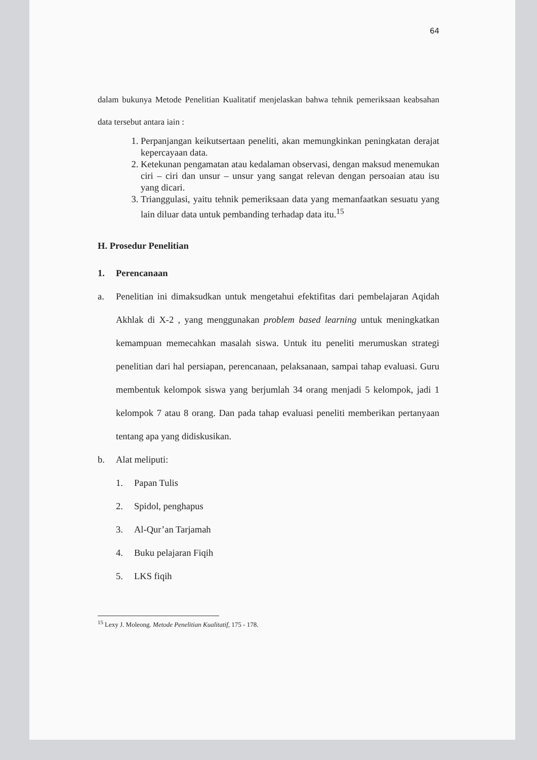64
dalam bukunya Metode Penelitian Kualitatif menjelaskan bahwa tehnik pemeriksaan keabsahan data tersebut antara iain :
1. Perpanjangan keikutsertaan peneliti, akan memungkinkan peningkatan derajat kepercayaan data.
2. Ketekunan pengamatan atau kedalaman observasi, dengan maksud menemukan ciri – ciri dan unsur – unsur yang sangat relevan dengan persoaian atau isu yang dicari.
3. Trianggulasi, yaitu tehnik pemeriksaan data yang memanfaatkan sesuatu yang lain diluar data untuk pembanding terhadap data itu.<sup>15</sup>
H. Prosedur Penelitian
1. Perencanaan
a. Penelitian ini dimaksudkan untuk mengetahui efektifitas dari pembelajaran Aqidah Akhlak di X-2 , yang menggunakan problem based learning untuk meningkatkan kemampuan memecahkan masalah siswa. Untuk itu peneliti merumuskan strategi penelitian dari hal persiapan, perencanaan, pelaksanaan, sampai tahap evaluasi. Guru membentuk kelompok siswa yang berjumlah 34 orang menjadi 5 kelompok, jadi 1 kelompok 7 atau 8 orang. Dan pada tahap evaluasi peneliti memberikan pertanyaan tentang apa yang didiskusikan.
b. Alat meliputi:
1. Papan Tulis
2. Spidol, penghapus
3. Al-Qur’an Tarjamah
4. Buku pelajaran Fiqih
5. LKS fiqih
<sup>15</sup> Lexy J. Moleong. Metode Penelitian Kualitatif, 175 - 178.